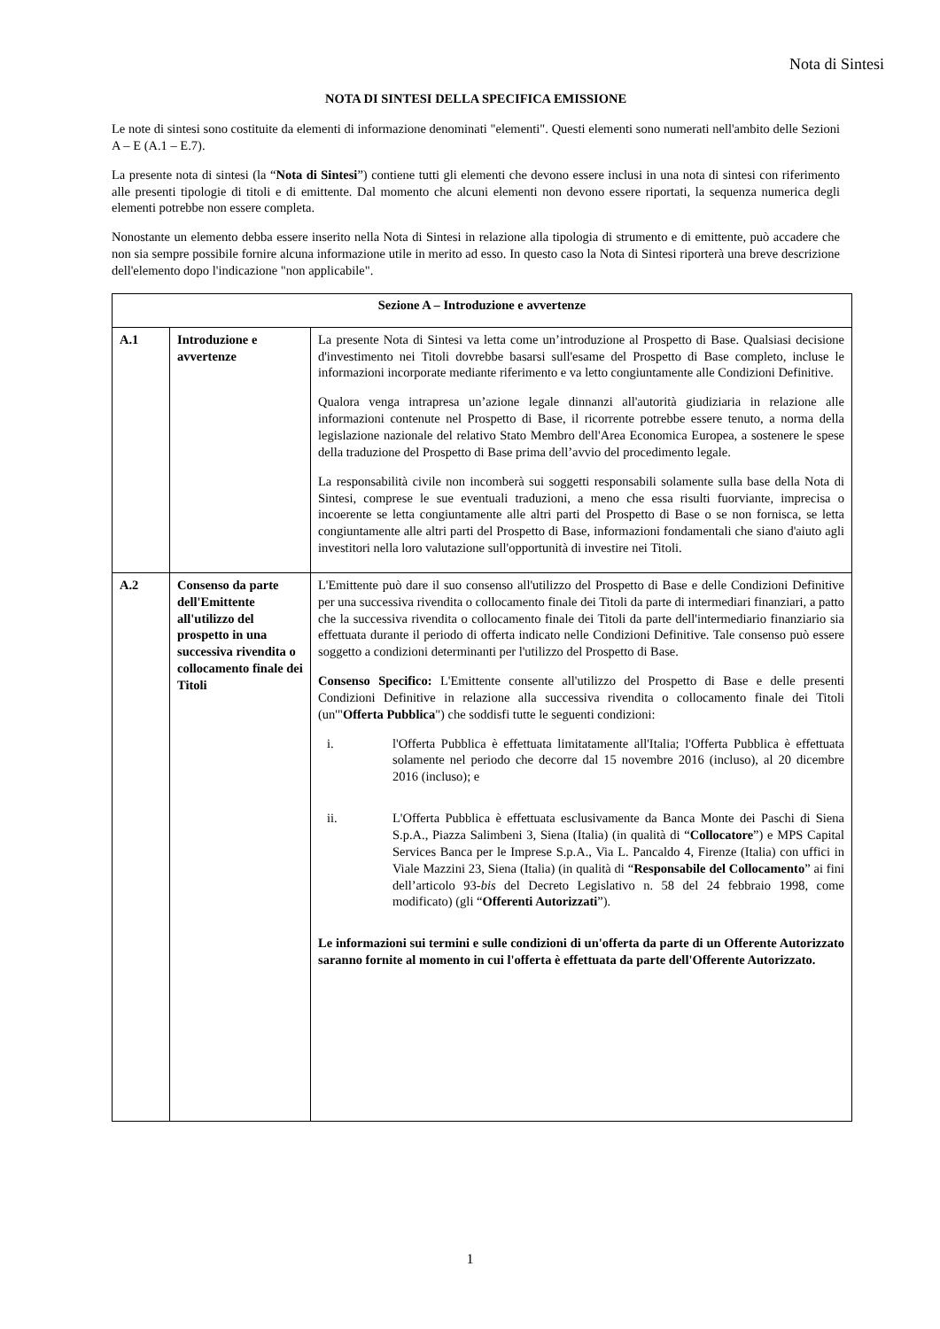Nota di Sintesi
NOTA DI SINTESI DELLA SPECIFICA EMISSIONE
Le note di sintesi sono costituite da elementi di informazione denominati "elementi". Questi elementi sono numerati nell'ambito delle Sezioni A – E (A.1 – E.7).
La presente nota di sintesi (la “Nota di Sintesi”) contiene tutti gli elementi che devono essere inclusi in una nota di sintesi con riferimento alle presenti tipologie di titoli e di emittente. Dal momento che alcuni elementi non devono essere riportati, la sequenza numerica degli elementi potrebbe non essere completa.
Nonostante un elemento debba essere inserito nella Nota di Sintesi in relazione alla tipologia di strumento e di emittente, può accadere che non sia sempre possibile fornire alcuna informazione utile in merito ad esso. In questo caso la Nota di Sintesi riporterà una breve descrizione dell'elemento dopo l'indicazione "non applicabile".
| Sezione A – Introduzione e avvertenze | | |
| --- | --- | --- |
| A.1 | Introduzione e avvertenze | La presente Nota di Sintesi va letta come un’introduzione al Prospetto di Base. Qualsiasi decisione d'investimento nei Titoli dovrebbe basarsi sull'esame del Prospetto di Base completo, incluse le informazioni incorporate mediante riferimento e va letto congiuntamente alle Condizioni Definitive. Qualora venga intrapresa un’azione legale dinnanzi all'autorità giudiziaria in relazione alle informazioni contenute nel Prospetto di Base, il ricorrente potrebbe essere tenuto, a norma della legislazione nazionale del relativo Stato Membro dell'Area Economica Europea, a sostenere le spese della traduzione del Prospetto di Base prima dell’avvio del procedimento legale. La responsabilità civile non incomberà sui soggetti responsabili solamente sulla base della Nota di Sintesi, comprese le sue eventuali traduzioni, a meno che essa risulti fuorviante, imprecisa o incoerente se letta congiuntamente alle altri parti del Prospetto di Base o se non fornisca, se letta congiuntamente alle altri parti del Prospetto di Base, informazioni fondamentali che siano d'aiuto agli investitori nella loro valutazione sull'opportunità di investire nei Titoli. |
| A.2 | Consenso da parte dell'Emittente all'utilizzo del prospetto in una successiva rivendita o collocamento finale dei Titoli | L'Emittente può dare il suo consenso all'utilizzo del Prospetto di Base e delle Condizioni Definitive per una successiva rivendita o collocamento finale dei Titoli da parte di intermediari finanziari, a patto che la successiva rivendita o collocamento finale dei Titoli da parte dell'intermediario finanziario sia effettuata durante il periodo di offerta indicato nelle Condizioni Definitive. Tale consenso può essere soggetto a condizioni determinanti per l'utilizzo del Prospetto di Base. Consenso Specifico: L'Emittente consente all'utilizzo del Prospetto di Base e delle presenti Condizioni Definitive in relazione alla successiva rivendita o collocamento finale dei Titoli (un'" Offerta Pubblica ") che soddisfi tutte le seguenti condizioni: i. l'Offerta Pubblica è effettuata limitatamente all'Italia; l'Offerta Pubblica è effettuata solamente nel periodo che decorre dal 15 novembre 2016 (incluso), al 20 dicembre 2016 (incluso); e ii. L'Offerta Pubblica è effettuata esclusivamente da Banca Monte dei Paschi di Siena S.p.A., Piazza Salimbeni 3, Siena (Italia) (in qualità di “ Collocatore ”) e MPS Capital Services Banca per le Imprese S.p.A., Via L. Pancaldo 4, Firenze (Italia) con uffici in Viale Mazzini 23, Siena (Italia) (in qualità di “ Responsabile del Collocamento ” ai fini dell’articolo 93- bis del Decreto Legislativo n. 58 del 24 febbraio 1998, come modificato) (gli “ Offerenti Autorizzati ”). Le informazioni sui termini e sulle condizioni di un'offerta da parte di un Offerente Autorizzato saranno fornite al momento in cui l'offerta è effettuata da parte dell'Offerente Autorizzato. |
1